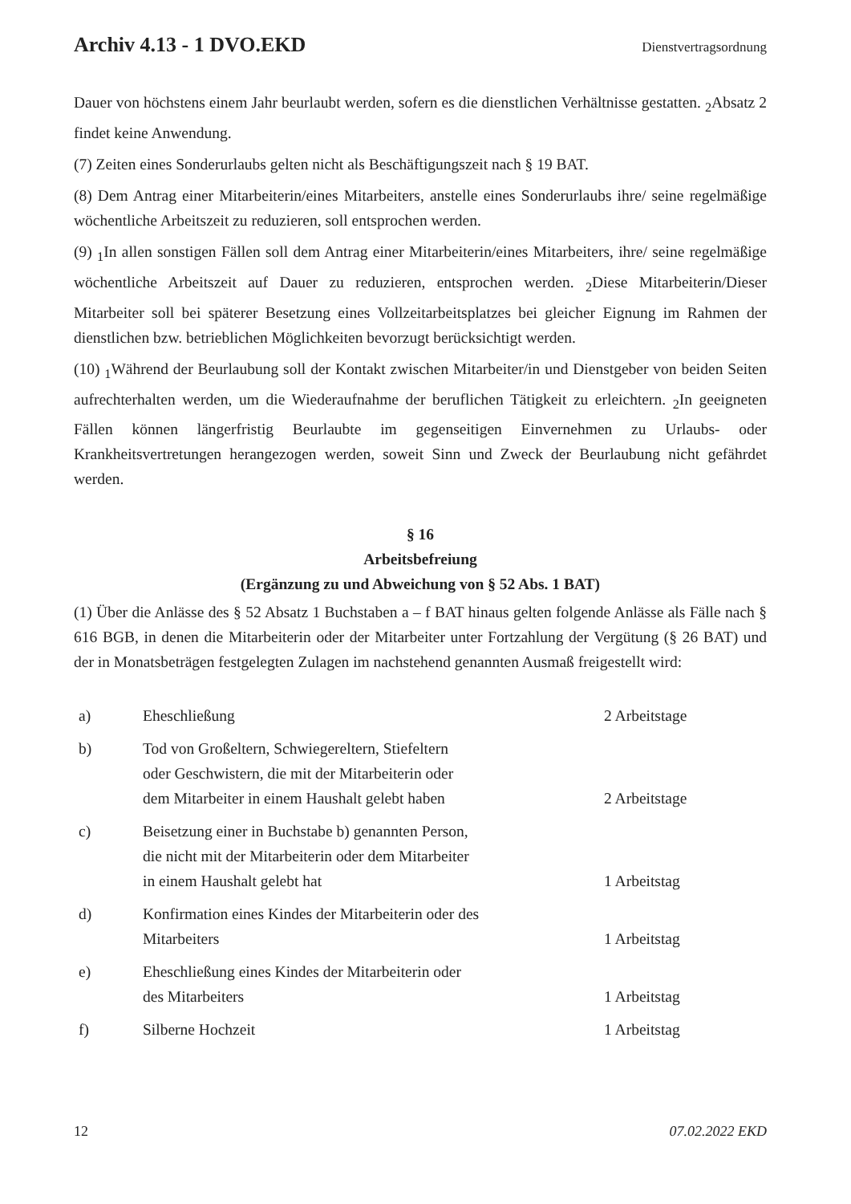Archiv 4.13 - 1 DVO.EKD
Dienstvertragsordnung
Dauer von höchstens einem Jahr beurlaubt werden, sofern es die dienstlichen Verhältnisse gestatten. <sub>2</sub>Absatz 2 findet keine Anwendung.
(7) Zeiten eines Sonderurlaubs gelten nicht als Beschäftigungszeit nach § 19 BAT.
(8) Dem Antrag einer Mitarbeiterin/eines Mitarbeiters, anstelle eines Sonderurlaubs ihre/ seine regelmäßige wöchentliche Arbeitszeit zu reduzieren, soll entsprochen werden.
(9) <sub>1</sub>In allen sonstigen Fällen soll dem Antrag einer Mitarbeiterin/eines Mitarbeiters, ihre/ seine regelmäßige wöchentliche Arbeitszeit auf Dauer zu reduzieren, entsprochen werden. <sub>2</sub>Diese Mitarbeiterin/Dieser Mitarbeiter soll bei späterer Besetzung eines Vollzeitarbeitsplatzes bei gleicher Eignung im Rahmen der dienstlichen bzw. betrieblichen Möglichkeiten bevorzugt berücksichtigt werden.
(10) <sub>1</sub>Während der Beurlaubung soll der Kontakt zwischen Mitarbeiter/in und Dienstgeber von beiden Seiten aufrechterhalten werden, um die Wiederaufnahme der beruflichen Tätigkeit zu erleichtern. <sub>2</sub>In geeigneten Fällen können längerfristig Beurlaubte im gegenseitigen Einvernehmen zu Urlaubs- oder Krankheitsvertretungen herangezogen werden, soweit Sinn und Zweck der Beurlaubung nicht gefährdet werden.
§ 16
Arbeitsbefreiung
(Ergänzung zu und Abweichung von § 52 Abs. 1 BAT)
(1) Über die Anlässe des § 52 Absatz 1 Buchstaben a – f BAT hinaus gelten folgende Anlässe als Fälle nach § 616 BGB, in denen die Mitarbeiterin oder der Mitarbeiter unter Fortzahlung der Vergütung (§ 26 BAT) und der in Monatsbeträgen festgelegten Zulagen im nachstehend genannten Ausmaß freigestellt wird:
| a) | Eheschließung | 2 Arbeitstage |
| b) | Tod von Großeltern, Schwiegereltern, Stiefeltern oder Geschwistern, die mit der Mitarbeiterin oder dem Mitarbeiter in einem Haushalt gelebt haben | 2 Arbeitstage |
| c) | Beisetzung einer in Buchstabe b) genannten Person, die nicht mit der Mitarbeiterin oder dem Mitarbeiter in einem Haushalt gelebt hat | 1 Arbeitstag |
| d) | Konfirmation eines Kindes der Mitarbeiterin oder des Mitarbeiters | 1 Arbeitstag |
| e) | Eheschließung eines Kindes der Mitarbeiterin oder des Mitarbeiters | 1 Arbeitstag |
| f) | Silberne Hochzeit | 1 Arbeitstag |
12 07.02.2022 EKD